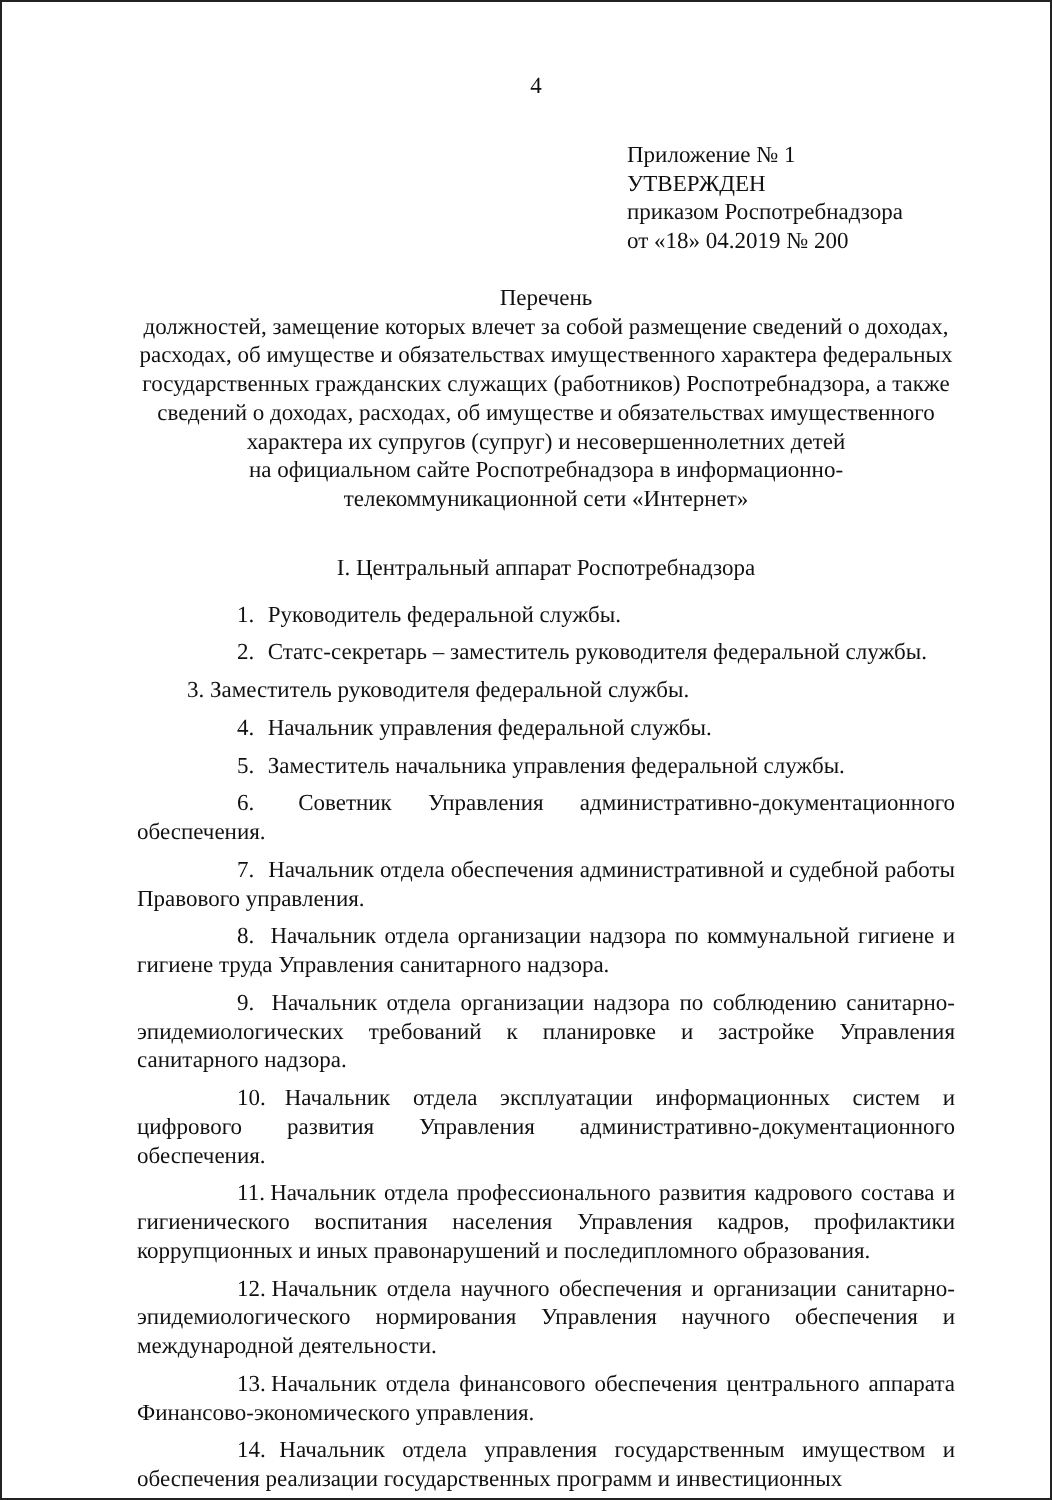4
Приложение № 1
УТВЕРЖДЕН
приказом Роспотребнадзора
от «18» 04.2019 № 200
Перечень
должностей, замещение которых влечет за собой размещение сведений о доходах, расходах, об имуществе и обязательствах имущественного характера федеральных государственных гражданских служащих (работников) Роспотребнадзора, а также сведений о доходах, расходах, об имуществе и обязательствах имущественного характера их супругов (супруг) и несовершеннолетних детей
на официальном сайте Роспотребнадзора в информационно-телекоммуникационной сети «Интернет»
I. Центральный аппарат Роспотребнадзора
1. Руководитель федеральной службы.
2. Статс-секретарь – заместитель руководителя федеральной службы.
3. Заместитель руководителя федеральной службы.
4. Начальник управления федеральной службы.
5. Заместитель начальника управления федеральной службы.
6. Советник Управления административно-документационного обеспечения.
7. Начальник отдела обеспечения административной и судебной работы Правового управления.
8. Начальник отдела организации надзора по коммунальной гигиене и гигиене труда Управления санитарного надзора.
9. Начальник отдела организации надзора по соблюдению санитарно-эпидемиологических требований к планировке и застройке Управления санитарного надзора.
10. Начальник отдела эксплуатации информационных систем и цифрового развития Управления административно-документационного обеспечения.
11. Начальник отдела профессионального развития кадрового состава и гигиенического воспитания населения Управления кадров, профилактики коррупционных и иных правонарушений и последипломного образования.
12. Начальник отдела научного обеспечения и организации санитарно-эпидемиологического нормирования Управления научного обеспечения и международной деятельности.
13. Начальник отдела финансового обеспечения центрального аппарата Финансово-экономического управления.
14. Начальник отдела управления государственным имуществом и обеспечения реализации государственных программ и инвестиционных